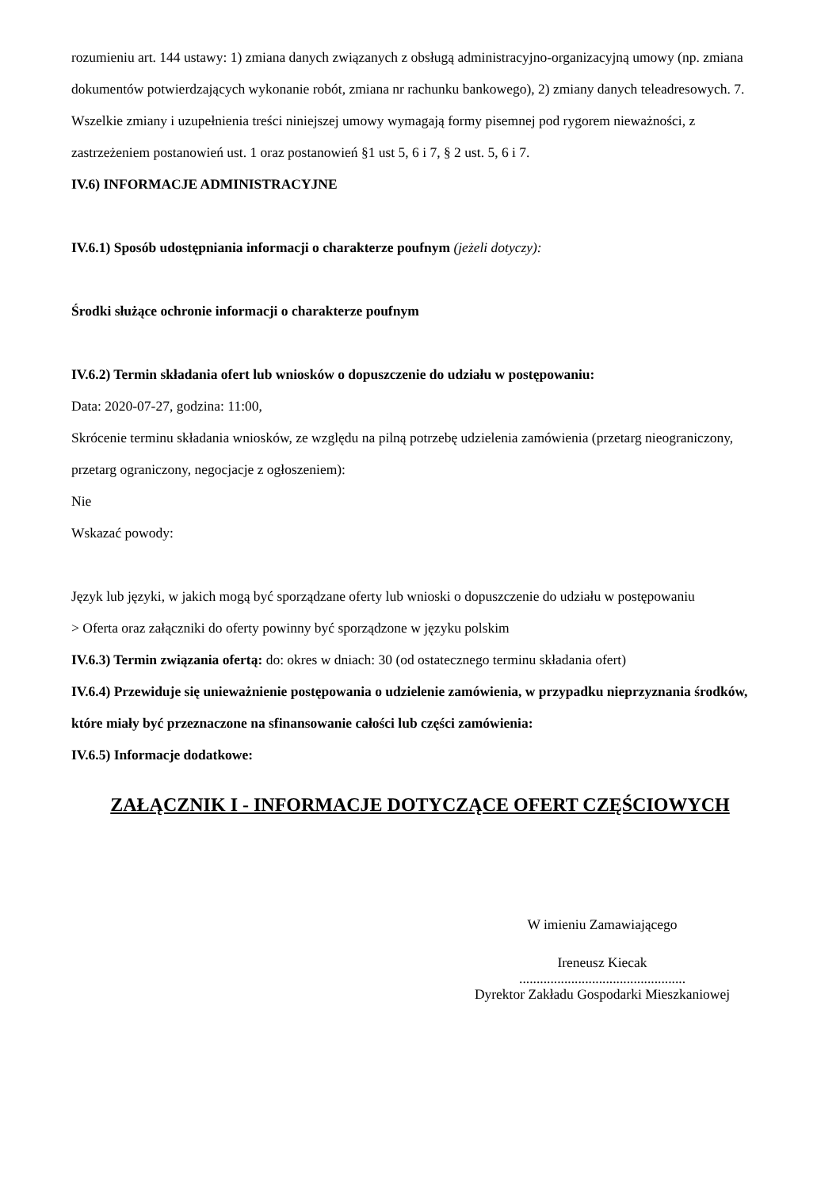rozumieniu art. 144 ustawy: 1) zmiana danych związanych z obsługą administracyjno-organizacyjną umowy (np. zmiana dokumentów potwierdzających wykonanie robót, zmiana nr rachunku bankowego), 2) zmiany danych teleadresowych. 7. Wszelkie zmiany i uzupełnienia treści niniejszej umowy wymagają formy pisemnej pod rygorem nieważności, z zastrzeżeniem postanowień ust. 1 oraz postanowień §1 ust 5, 6 i 7, § 2 ust. 5, 6 i 7.
IV.6) INFORMACJE ADMINISTRACYJNE
IV.6.1) Sposób udostępniania informacji o charakterze poufnym (jeżeli dotyczy):
Środki służące ochronie informacji o charakterze poufnym
IV.6.2) Termin składania ofert lub wniosków o dopuszczenie do udziału w postępowaniu:
Data: 2020-07-27, godzina: 11:00,
Skrócenie terminu składania wniosków, ze względu na pilną potrzebę udzielenia zamówienia (przetarg nieograniczony, przetarg ograniczony, negocjacje z ogłoszeniem):
Nie
Wskazać powody:
Język lub języki, w jakich mogą być sporządzane oferty lub wnioski o dopuszczenie do udziału w postępowaniu
> Oferta oraz załączniki do oferty powinny być sporządzone w języku polskim
IV.6.3) Termin związania ofertą: do: okres w dniach: 30 (od ostatecznego terminu składania ofert)
IV.6.4) Przewiduje się unieważnienie postępowania o udzielenie zamówienia, w przypadku nieprzyznania środków, które miały być przeznaczone na sfinansowanie całości lub części zamówienia:
IV.6.5) Informacje dodatkowe:
ZAŁĄCZNIK I - INFORMACJE DOTYCZĄCE OFERT CZĘŚCIOWYCH
W imieniu Zamawiającego
Ireneusz Kiecak
................................................
Dyrektor Zakładu Gospodarki Mieszkaniowej